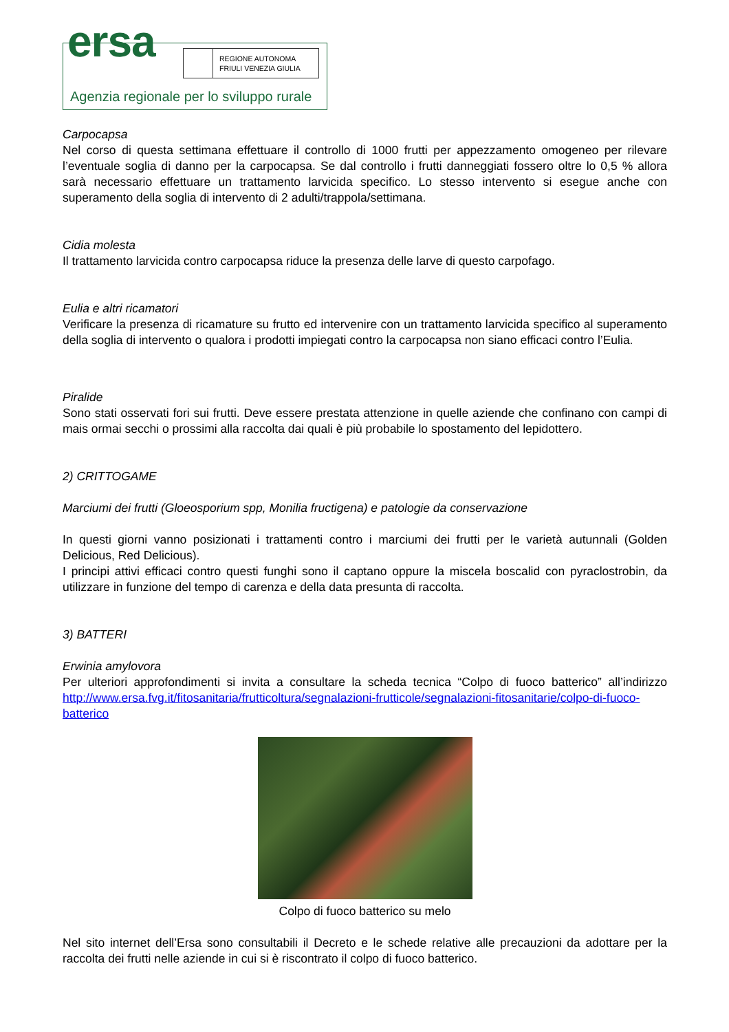ersa
REGIONE AUTONOMA
FRIULI VENEZIA GIULIA
Agenzia regionale per lo sviluppo rurale
Carpocapsa
Nel corso di questa settimana effettuare il controllo di 1000 frutti per appezzamento omogeneo per rilevare l’eventuale soglia di danno per la carpocapsa. Se dal controllo i frutti danneggiati fossero oltre lo 0,5 % allora sarà necessario effettuare un trattamento larvicida specifico. Lo stesso intervento si esegue anche con superamento della soglia di intervento di 2 adulti/trappola/settimana.
Cidia molesta
Il trattamento larvicida contro carpocapsa riduce la presenza delle larve di questo carpofago.
Eulia e altri ricamatori
Verificare la presenza di ricamature su frutto ed intervenire con un trattamento larvicida specifico al superamento della soglia di intervento o qualora i prodotti impiegati contro la carpocapsa non siano efficaci contro l’Eulia.
Piralide
Sono stati osservati fori sui frutti. Deve essere prestata attenzione in quelle aziende che confinano con campi di mais ormai secchi o prossimi alla raccolta dai quali è più probabile lo spostamento del lepidottero.
2) CRITTOGAME
Marciumi dei frutti (Gloeosporium spp, Monilia fructigena) e patologie da conservazione
In questi giorni vanno posizionati i trattamenti contro i marciumi dei frutti per le varietà autunnali (Golden Delicious, Red Delicious).
I principi attivi efficaci contro questi funghi sono il captano oppure la miscela boscalid con pyraclostrobin, da utilizzare in funzione del tempo di carenza e della data presunta di raccolta.
3) BATTERI
Erwinia amylovora
Per ulteriori approfondimenti si invita a consultare la scheda tecnica “Colpo di fuoco batterico” all’indirizzo http://www.ersa.fvg.it/fitosanitaria/frutticoltura/segnalazioni-frutticole/segnalazioni-fitosanitarie/colpo-di-fuoco-batterico
Colpo di fuoco batterico su melo
Nel sito internet dell’Ersa sono consultabili il Decreto e le schede relative alle precauzioni da adottare per la raccolta dei frutti nelle aziende in cui si è riscontrato il colpo di fuoco batterico.